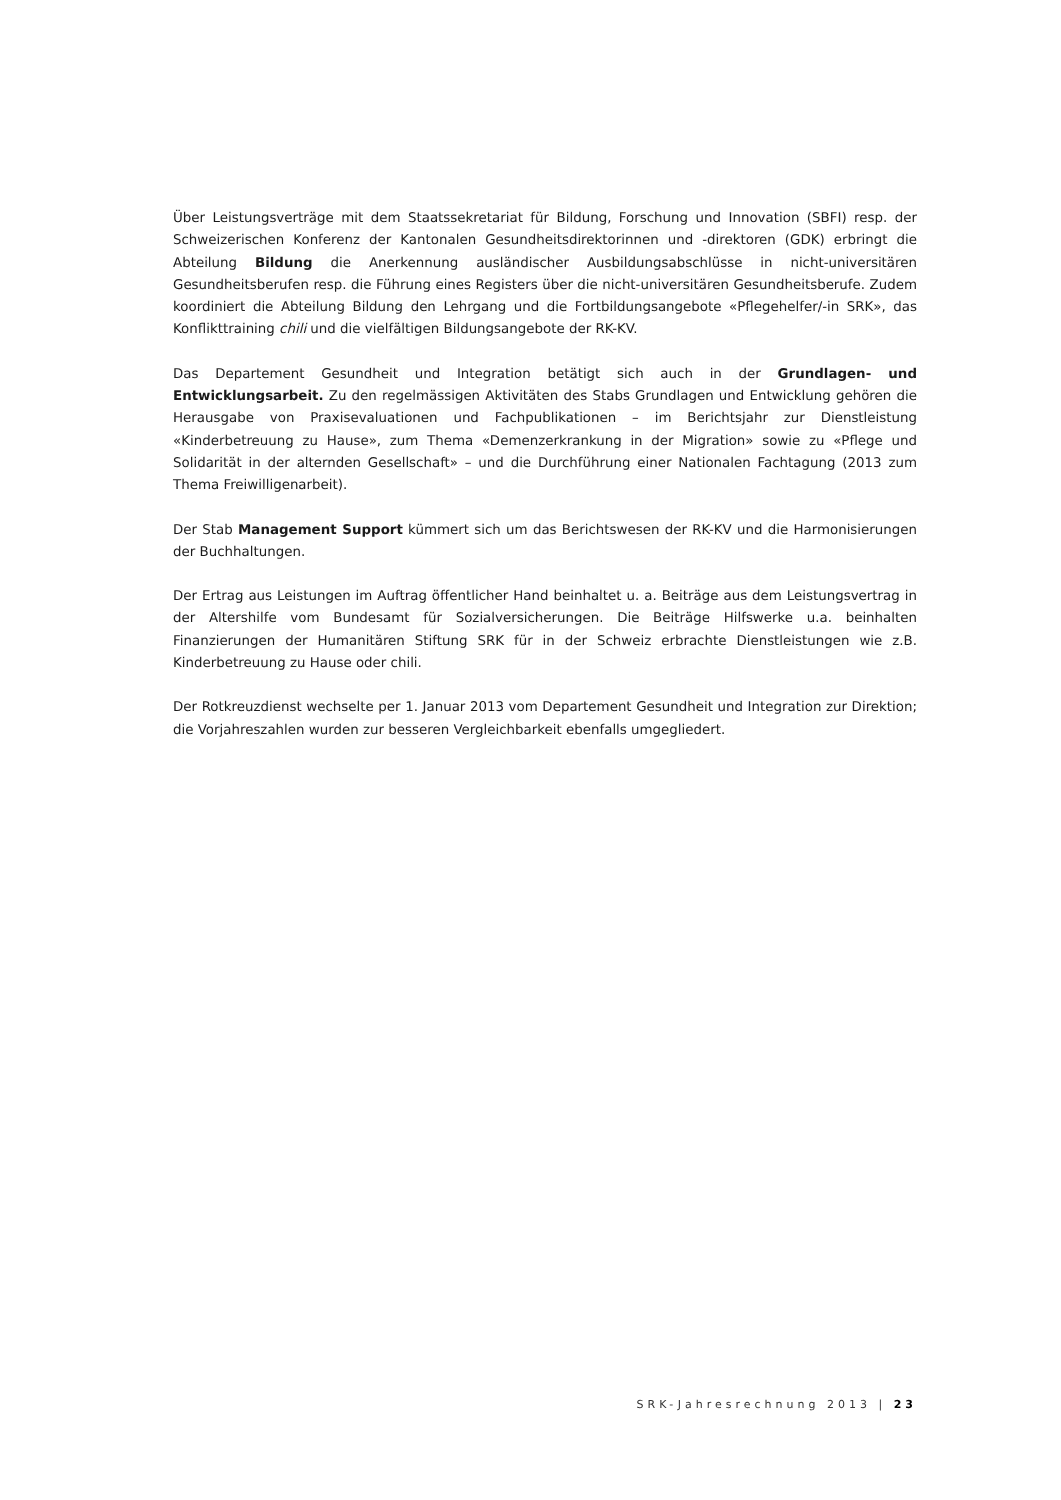Über Leistungsverträge mit dem Staatssekretariat für Bildung, Forschung und Innovation (SBFI) resp. der Schweizerischen Konferenz der Kantonalen Gesundheitsdirektorinnen und -direktoren (GDK) erbringt die Abteilung Bildung die Anerkennung ausländischer Ausbildungsabschlüsse in nicht-universitären Gesundheitsberufen resp. die Führung eines Registers über die nicht-universitären Gesundheitsberufe. Zudem koordiniert die Abteilung Bildung den Lehrgang und die Fortbildungsangebote «Pflegehelfer/-in SRK», das Konflikttraining chili und die vielfältigen Bildungsangebote der RK-KV.
Das Departement Gesundheit und Integration betätigt sich auch in der Grundlagen- und Entwicklungsarbeit. Zu den regelmässigen Aktivitäten des Stabs Grundlagen und Entwicklung gehören die Herausgabe von Praxisevaluationen und Fachpublikationen – im Berichtsjahr zur Dienstleistung «Kinderbetreuung zu Hause», zum Thema «Demenzerkrankung in der Migration» sowie zu «Pflege und Solidarität in der alternden Gesellschaft» – und die Durchführung einer Nationalen Fachtagung (2013 zum Thema Freiwilligenarbeit).
Der Stab Management Support kümmert sich um das Berichtswesen der RK-KV und die Harmonisierungen der Buchhaltungen.
Der Ertrag aus Leistungen im Auftrag öffentlicher Hand beinhaltet u. a. Beiträge aus dem Leistungsvertrag in der Altershilfe vom Bundesamt für Sozialversicherungen. Die Beiträge Hilfswerke u.a. beinhalten Finanzierungen der Humanitären Stiftung SRK für in der Schweiz erbrachte Dienstleistungen wie z.B. Kinderbetreuung zu Hause oder chili.
Der Rotkreuzdienst wechselte per 1. Januar 2013 vom Departement Gesundheit und Integration zur Direktion; die Vorjahreszahlen wurden zur besseren Vergleichbarkeit ebenfalls umgegliedert.
SRK-Jahresrechnung 2013 | 23